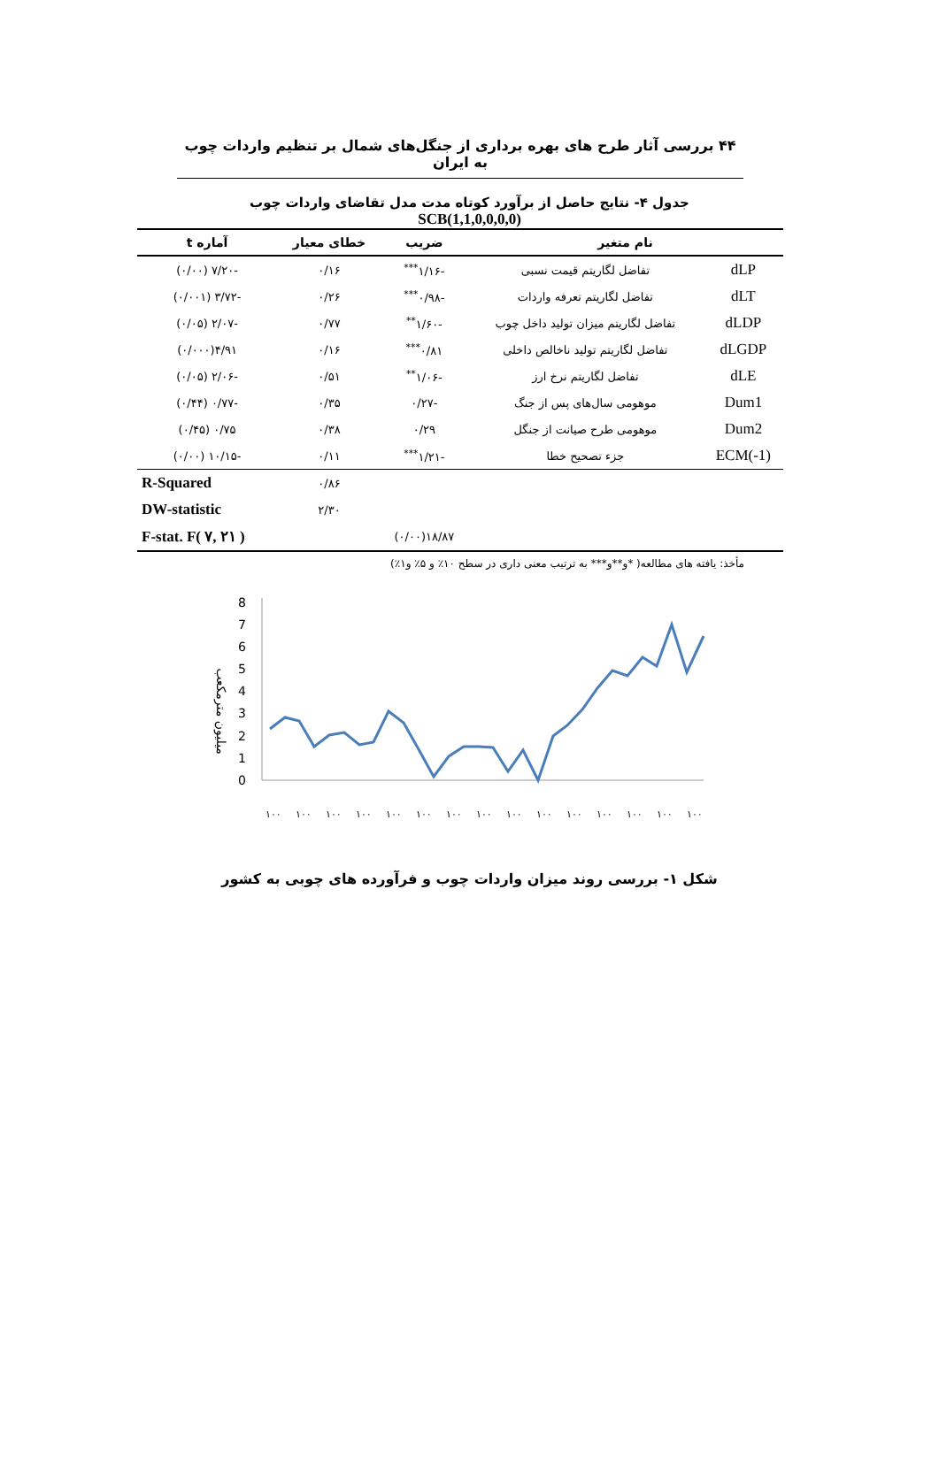۴۴ بررسی آثار طرح های بهره برداری از جنگل‌های شمال بر تنظیم واردات چوب به ایران
جدول ۴- نتایج حاصل از برآورد کوتاه مدت مدل تقاضای واردات چوب
SCB(1,1,0,0,0,0)
| نام متغیر | | ضریب | خطای معیار | آماره t |
| --- | --- | --- | --- | --- |
| dLP | تفاضل لگاریتم قیمت نسبی | -۱/۱۶<sup>***</sup> | ۰/۱۶ | -۷/۲۰ (۰/۰۰) |
| dLT | تفاضل لگاریتم تعرفه واردات | -۰/۹۸<sup>***</sup> | ۰/۲۶ | -۳/۷۲ (۰/۰۰۱) |
| dLDP | تفاضل لگاریتم میزان تولید داخل چوب | -۱/۶۰<sup>**</sup> | ۰/۷۷ | -۲/۰۷ (۰/۰۵) |
| dLGDP | تفاضل لگاریتم تولید ناخالص داخلی | ۰/۸۱<sup>***</sup> | ۰/۱۶ | ۴/۹۱(۰/۰۰۰) |
| dLE | تفاضل لگاریتم نرخ ارز | -۱/۰۶<sup>**</sup> | ۰/۵۱ | -۲/۰۶ (۰/۰۵) |
| Dum1 | موهومی سال‌های پس از جنگ | -۰/۲۷ | ۰/۳۵ | -۰/۷۷ (۰/۴۴) |
| Dum2 | موهومی طرح صیانت از جنگل | ۰/۲۹ | ۰/۳۸ | ۰/۷۵ (۰/۴۵) |
| ECM(-1) | جزء تصحیح خطا | -۱/۲۱<sup>***</sup> | ۰/۱۱ | -۱۰/۱۵ (۰/۰۰) |
| | | | ۰/۸۶ | R-Squared |
| | | | ۲/۳۰ | DW-statistic |
| | | ۱۸/۸۷(۰/۰۰) | | F-stat. F( ۷, ۲۱ ) |
مأخذ: یافته های مطالعه( *و**و*** به ترتیب معنی داری در سطح ۱۰٪ و ۵٪ و۱٪)
میلیون مترمکعب
8
7
6
5
4
3
2
1
0
۱۰۰
۱۰۰
۱۰۰
۱۰۰
۱۰۰
۱۰۰
۱۰۰
۱۰۰
۱۰۰
۱۰۰
۱۰۰
۱۰۰
۱۰۰
۱۰۰
۱۰۰
شکل ۱- بررسی روند میزان واردات چوب و فرآورده های چوبی به کشور